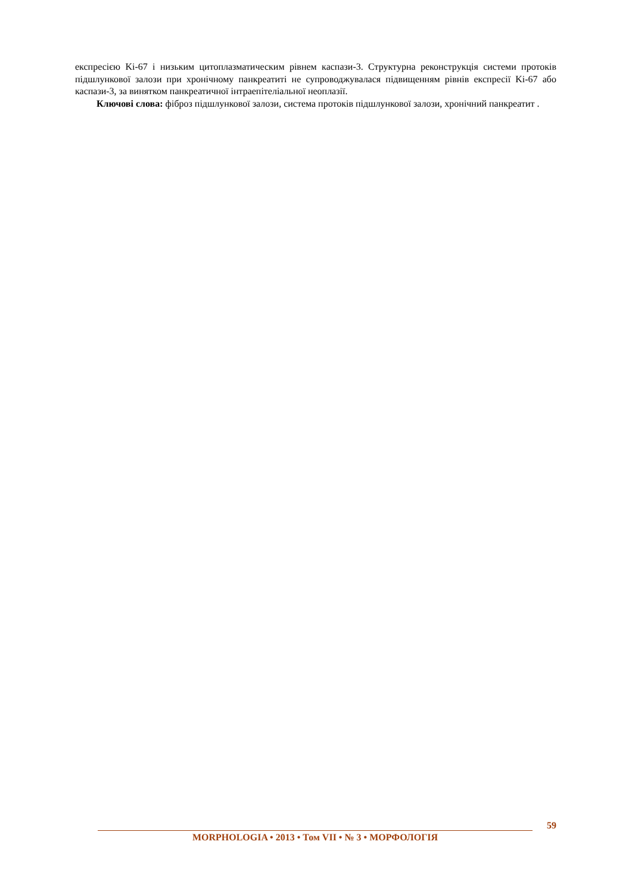експресією Ki-67 і низьким цитоплазматическим рівнем каспази-3. Структурна реконструкція системи протоків підшлункової залози при хронічному панкреатиті не супроводжувалася підвищенням рівнів експресії Ki-67 або каспази-3, за винятком панкреатичної інтраепітеліальної неоплазії.
Ключові слова: фіброз підшлункової залози, система протоків підшлункової залози, хронічний панкреатит .
59
MORPHOLOGIA • 2013 • Том VII • № 3 • МОРФОЛОГІЯ